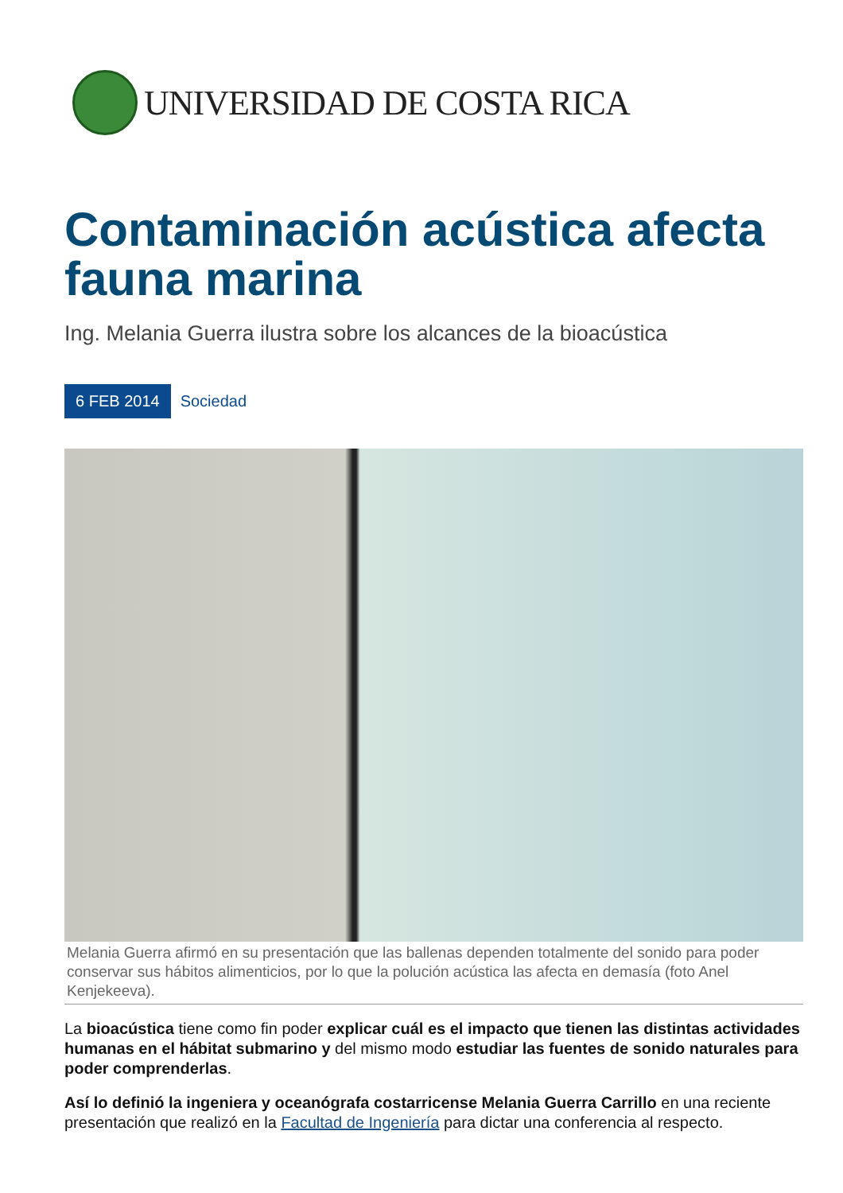UNIVERSIDAD DE COSTA RICA
Contaminación acústica afecta fauna marina
Ing. Melania Guerra ilustra sobre los alcances de la bioacústica
6 FEB 2014 Sociedad
Melania Guerra afirmó en su presentación que las ballenas dependen totalmente del sonido para poder conservar sus hábitos alimenticios, por lo que la polución acústica las afecta en demasía (foto Anel Kenjekeeva).
La bioacústica tiene como fin poder explicar cuál es el impacto que tienen las distintas actividades humanas en el hábitat submarino y del mismo modo estudiar las fuentes de sonido naturales para poder comprenderlas.
Así lo definió la ingeniera y oceanógrafa costarricense Melania Guerra Carrillo en una reciente presentación que realizó en la Facultad de Ingeniería para dictar una conferencia al respecto.